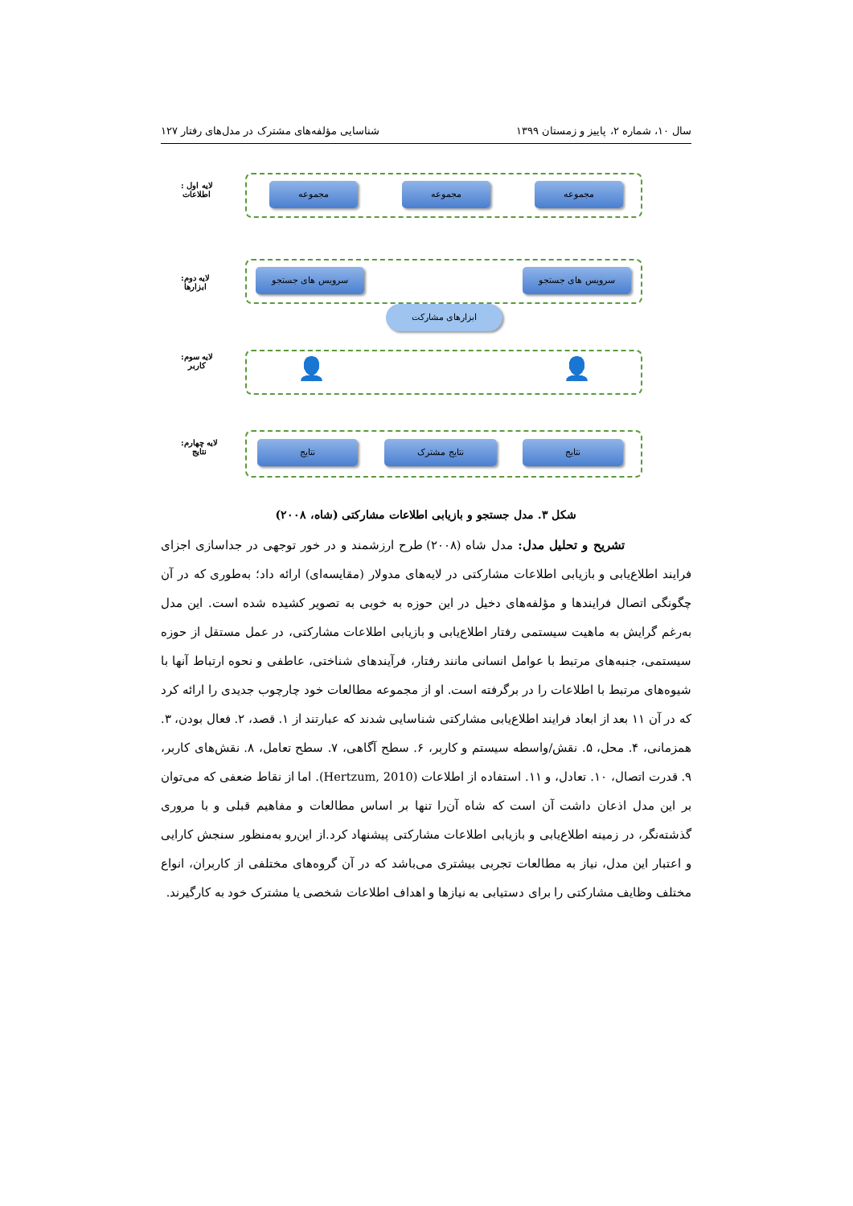سال ۱۰، شماره ۲، پاییز و زمستان ۱۳۹۹ شناسایی مؤلفه‌های مشترک در مدل‌های رفتار ۱۲۷
لایه اول :
اطلاعات
لایه دوم:
ابزارها
لایه سوم:
کاربر
لایه چهارم:
نتایج
مجموعه مجموعه مجموعه
سرویس های جستجو سرویس های جستجو
ابزارهای مشارکت
👤 👤
نتایج نتایج مشترک نتایج
شکل ۳. مدل جستجو و بازیابی اطلاعات مشارکتی (شاه، ۲۰۰۸)
تشریح و تحلیل مدل: مدل شاه (۲۰۰۸) طرح ارزشمند و در خور توجهی در جداسازی اجزای فرایند اطلاع‌یابی و بازیابی اطلاعات مشارکتی در لایه‌های مدولار (مقایسه‌ای) ارائه داد؛ به‌طوری که در آن چگونگی اتصال فرایندها و مؤلفه‌های دخیل در این حوزه به خوبی به تصویر کشیده شده است. این مدل به‌رغم گرایش به ماهیت سیستمی رفتار اطلاع‌یابی و بازیابی اطلاعات مشارکتی، در عمل مستقل از حوزه سیستمی، جنبه‌های مرتبط با عوامل انسانی مانند رفتار، فرآیندهای شناختی، عاطفی و نحوه ارتباط آنها با شیوه‌های مرتبط با اطلاعات را در برگرفته است. او از مجموعه مطالعات خود چارچوب جدیدی را ارائه کرد که در آن ۱۱ بعد از ابعاد فرایند اطلاع‌یابی مشارکتی شناسایی شدند که عبارتند از ۱. قصد، ۲. فعال بودن، ۳. همزمانی، ۴. محل، ۵. نقش/واسطه سیستم و کاربر، ۶. سطح آگاهی، ۷. سطح تعامل، ۸. نقش‌های کاربر، ۹. قدرت اتصال، ۱۰. تعادل، و ۱۱. استفاده از اطلاعات (Hertzum, 2010). اما از نقاط ضعفی که می‌توان بر این مدل اذعان داشت آن است که شاه آن‌را تنها بر اساس مطالعات و مفاهیم قبلی و با مروری گذشته‌نگر، در زمینه اطلاع‌یابی و بازیابی اطلاعات مشارکتی پیشنهاد کرد.از این‌رو به‌منظور سنجش کارایی و اعتبار این مدل، نیاز به مطالعات تجربی بیشتری می‌باشد که در آن گروه‌های مختلفی از کاربران، انواع مختلف وظایف مشارکتی را برای دستیابی به نیازها و اهداف اطلاعات شخصی یا مشترک خود به کارگیرند.